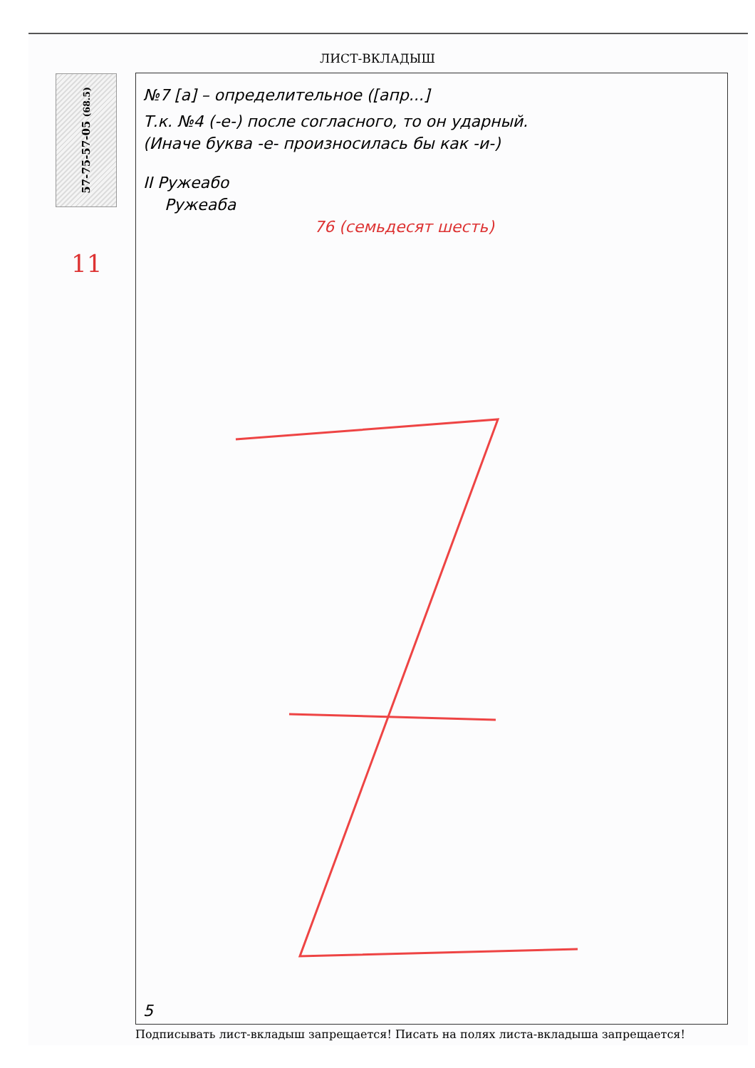ЛИСТ-ВКЛАДЫШ
57-75-57-05 (68.5)
11
№7 [а] – определительное ([апр...]
Т.к. №4 (-е-) после согласного, то он ударный.
(Иначе буква -е- произносилась бы как -и-)
II Ружеабо
Ружеаба
76 (семьдесят шесть)
5
Подписывать лист-вкладыш запрещается! Писать на полях листа-вкладыша запрещается!